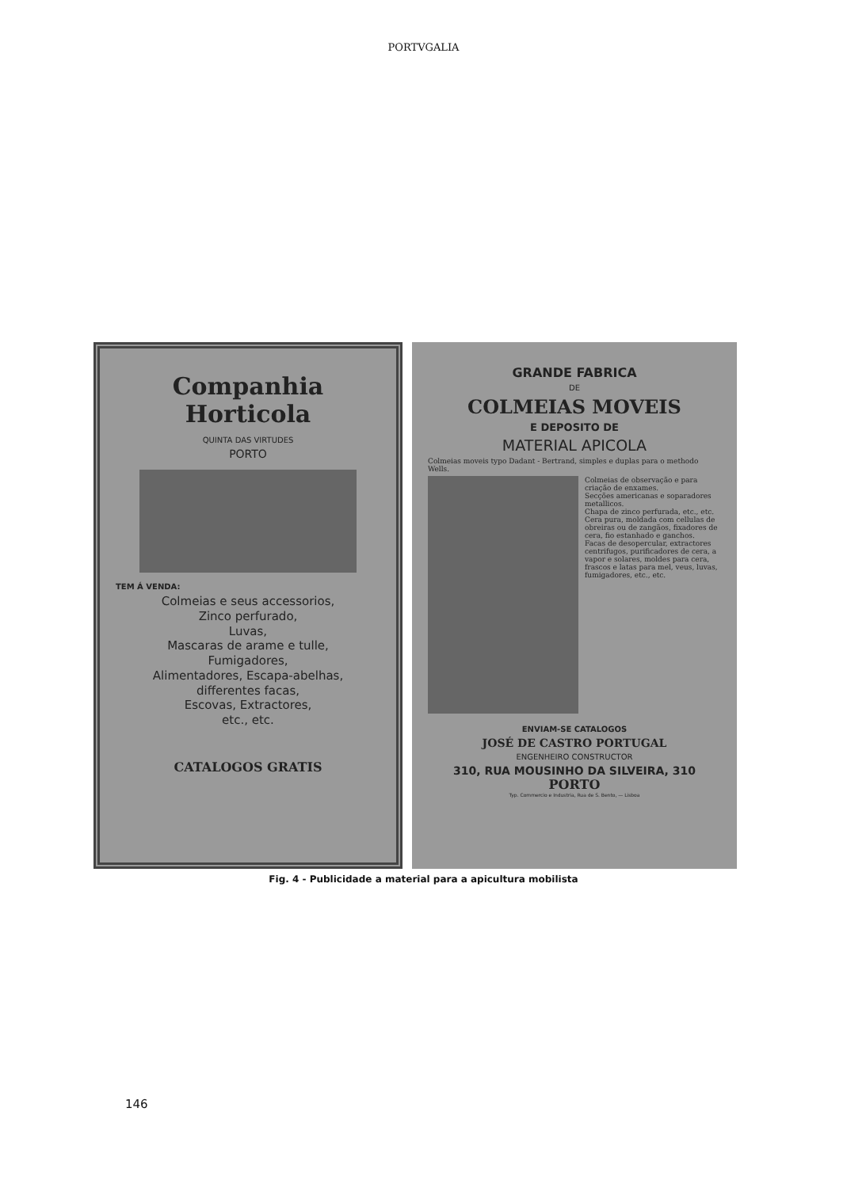PORTVGALIA
Companhia Horticola
QUINTA DAS VIRTUDES
PORTO
TEM Á VENDA:
Colmeias e seus accessorios,
Zinco perfurado,
Luvas,
Mascaras de arame e tulle,
Fumigadores,
Alimentadores, Escapa-abelhas,
differentes facas,
Escovas, Extractores,
etc., etc.
CATALOGOS GRATIS
GRANDE FABRICA
DE
COLMEIAS MOVEIS
E DEPOSITO DE
MATERIAL APICOLA
Colmeias moveis typo Dadant - Bertrand, simples e duplas para o methodo Wells.
Colmeias de observação e para criação de enxames.
Secções americanas e soparadores metallicos.
Chapa de zinco perfurada, etc., etc.
Cera pura, moldada com cellulas de obreiras ou de zangãos, fixadores de cera, fio estanhado e ganchos.
Facas de desopercular, extractores centrifugos, purificadores de cera, a vapor e solares, moldes para cera, frascos e latas para mel, veus, luvas, fumigadores, etc., etc.
ENVIAM-SE CATALOGOS
JOSÉ DE CASTRO PORTUGAL
ENGENHEIRO CONSTRUCTOR
310, RUA MOUSINHO DA SILVEIRA, 310
PORTO
Typ. Commercio e Industria, Rua de S. Bento, — Lisboa
Fig. 4 - Publicidade a material para a apicultura mobilista
146